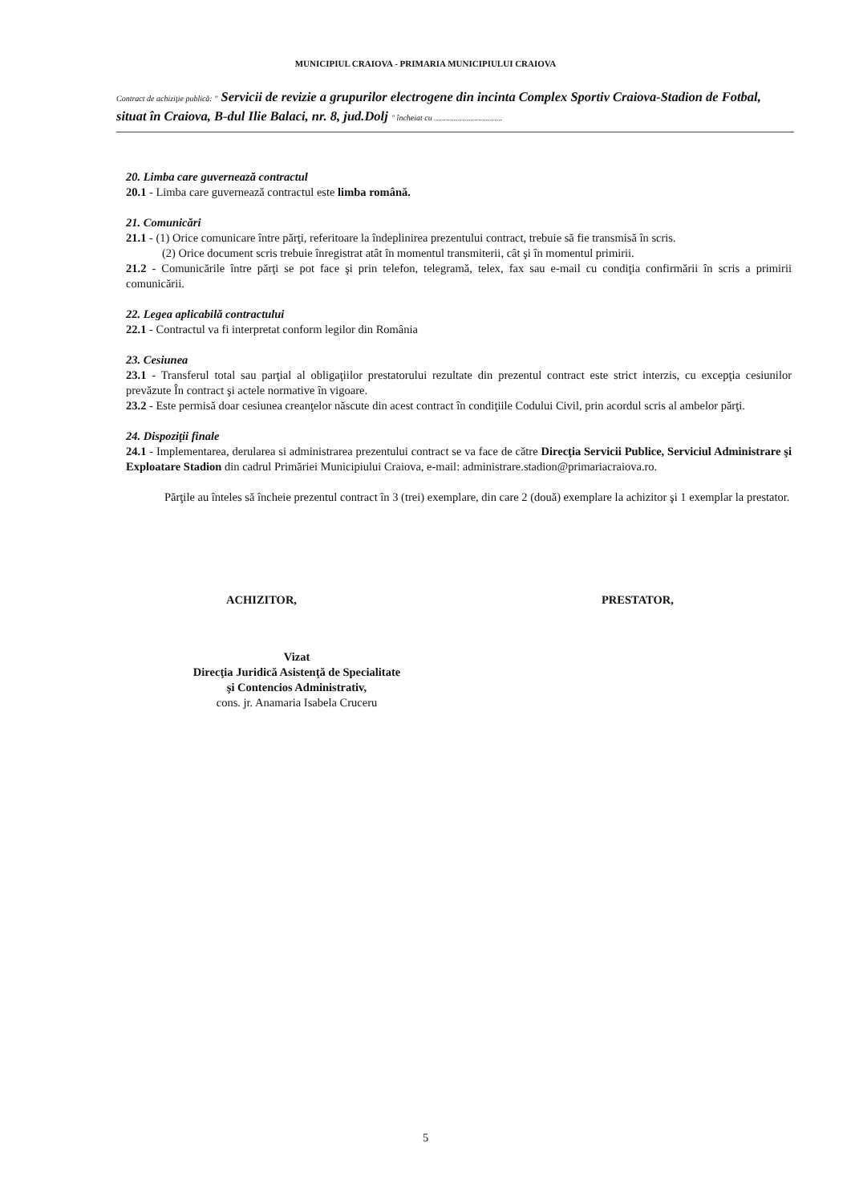MUNICIPIUL CRAIOVA - PRIMARIA MUNICIPIULUI CRAIOVA
Contract de achiziţie publică: " Servicii de revizie a grupurilor electrogene din incinta Complex Sportiv Craiova-Stadion de Fotbal, situat în Craiova, B-dul Ilie Balaci, nr. 8, jud.Dolj " încheiat cu ..................................
20. Limba care guvernează contractul
20.1 - Limba care guvernează contractul este limba română.
21. Comunicări
21.1 - (1) Orice comunicare între părţi, referitoare la îndeplinirea prezentului contract, trebuie să fie transmisă în scris.
(2) Orice document scris trebuie înregistrat atât în momentul transmiterii, cât şi în momentul primirii.
21.2 - Comunicările între părţi se pot face şi prin telefon, telegramă, telex, fax sau e-mail cu condiţia confirmării în scris a primirii comunicării.
22. Legea aplicabilă contractului
22.1 - Contractul va fi interpretat conform legilor din România
23. Cesiunea
23.1 - Transferul total sau parţial al obligaţiilor prestatorului rezultate din prezentul contract este strict interzis, cu excepţia cesiunilor prevăzute În contract şi actele normative în vigoare.
23.2 - Este permisă doar cesiunea creanţelor născute din acest contract în condiţiile Codului Civil, prin acordul scris al ambelor părţi.
24. Dispoziţii finale
24.1 - Implementarea, derularea si administrarea prezentului contract se va face de către Direcţia Servicii Publice, Serviciul Administrare şi Exploatare Stadion din cadrul Primăriei Municipiului Craiova, e-mail: administrare.stadion@primariacraiova.ro.
Părţile au înteles să încheie prezentul contract în 3 (trei) exemplare, din care 2 (două) exemplare la achizitor şi 1 exemplar la prestator.
ACHIZITOR, PRESTATOR,
Vizat
Direcţia Juridică Asistenţă de Specialitate
şi Contencios Administrativ,
cons. jr. Anamaria Isabela Cruceru
5